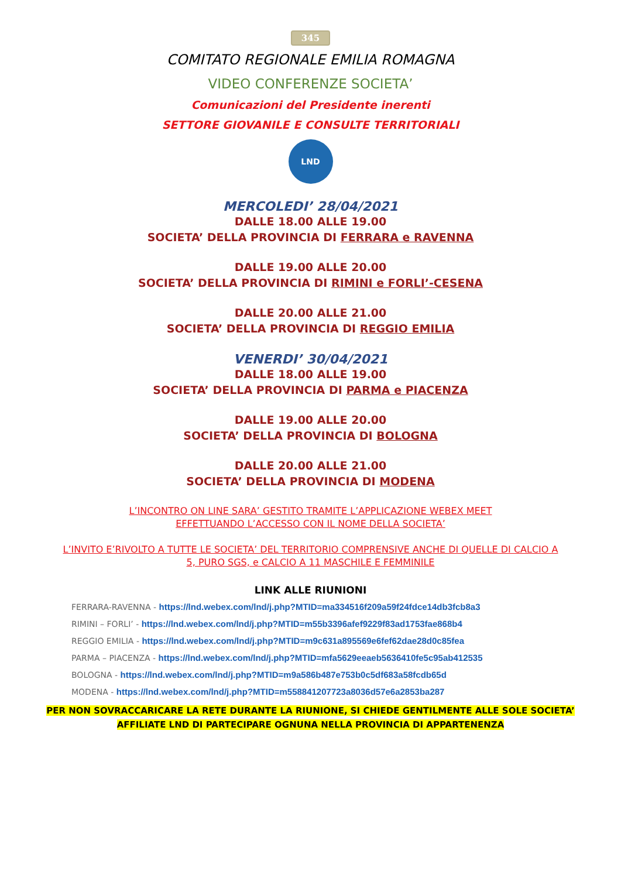345
COMITATO REGIONALE EMILIA ROMAGNA
VIDEO CONFERENZE SOCIETA’
Comunicazioni del Presidente inerenti
SETTORE GIOVANILE E CONSULTE TERRITORIALI
LND
MERCOLEDI’ 28/04/2021
DALLE 18.00 ALLE 19.00
SOCIETA’ DELLA PROVINCIA DI FERRARA e RAVENNA
DALLE 19.00 ALLE 20.00
SOCIETA’ DELLA PROVINCIA DI RIMINI e FORLI’-CESENA
DALLE 20.00 ALLE 21.00
SOCIETA’ DELLA PROVINCIA DI REGGIO EMILIA
VENERDI’ 30/04/2021
DALLE 18.00 ALLE 19.00
SOCIETA’ DELLA PROVINCIA DI PARMA e PIACENZA
DALLE 19.00 ALLE 20.00
SOCIETA’ DELLA PROVINCIA DI BOLOGNA
DALLE 20.00 ALLE 21.00
SOCIETA’ DELLA PROVINCIA DI MODENA
L’INCONTRO ON LINE SARA’ GESTITO TRAMITE L’APPLICAZIONE WEBEX MEET
EFFETTUANDO L’ACCESSO CON IL NOME DELLA SOCIETA’
L’INVITO E’RIVOLTO A TUTTE LE SOCIETA’ DEL TERRITORIO COMPRENSIVE ANCHE DI QUELLE DI CALCIO A
5, PURO SGS, e CALCIO A 11 MASCHILE E FEMMINILE
LINK ALLE RIUNIONI
FERRARA-RAVENNA - https://lnd.webex.com/lnd/j.php?MTID=ma334516f209a59f24fdce14db3fcb8a3
RIMINI – FORLI’ - https://lnd.webex.com/lnd/j.php?MTID=m55b3396afef9229f83ad1753fae868b4
REGGIO EMILIA - https://lnd.webex.com/lnd/j.php?MTID=m9c631a895569e6fef62dae28d0c85fea
PARMA – PIACENZA - https://lnd.webex.com/lnd/j.php?MTID=mfa5629eeaeb5636410fe5c95ab412535
BOLOGNA - https://lnd.webex.com/lnd/j.php?MTID=m9a586b487e753b0c5df683a58fcdb65d
MODENA - https://lnd.webex.com/lnd/j.php?MTID=m558841207723a8036d57e6a2853ba287
PER NON SOVRACCARICARE LA RETE DURANTE LA RIUNIONE, SI CHIEDE GENTILMENTE ALLE SOLE SOCIETA’
AFFILIATE LND DI PARTECIPARE OGNUNA NELLA PROVINCIA DI APPARTENENZA